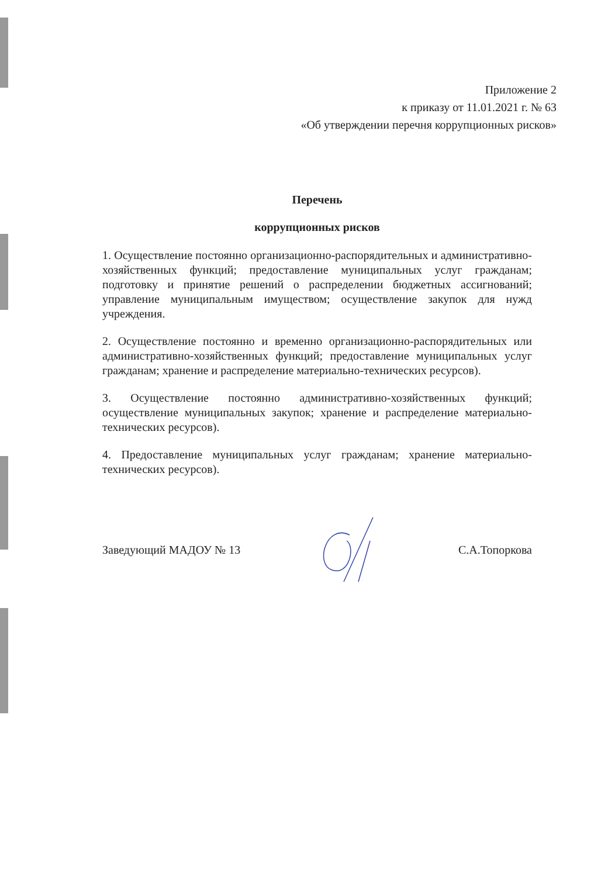Приложение 2
к приказу от 11.01.2021 г. № 63
«Об утверждении перечня коррупционных рисков»
Перечень
коррупционных рисков
1. Осуществление постоянно организационно-распорядительных и административно-хозяйственных функций; предоставление муниципальных услуг гражданам; подготовку и принятие решений о распределении бюджетных ассигнований; управление муниципальным имуществом; осуществление закупок для нужд учреждения.
2. Осуществление постоянно и временно организационно-распорядительных или административно-хозяйственных функций; предоставление муниципальных услуг гражданам; хранение и распределение материально-технических ресурсов).
3. Осуществление постоянно административно-хозяйственных функций; осуществление муниципальных закупок; хранение и распределение материально-технических ресурсов).
4. Предоставление муниципальных услуг гражданам; хранение материально-технических ресурсов).
Заведующий МАДОУ № 13 С.А.Топоркова